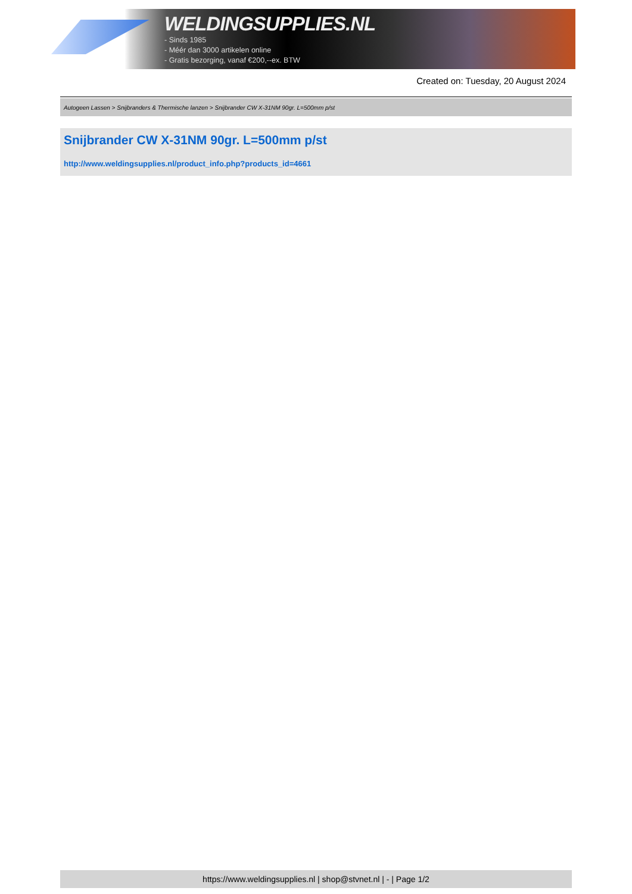WELDINGSUPPLIES.NL
- Sinds 1985
- Méér dan 3000 artikelen online
- Gratis bezorging, vanaf €200,--ex. BTW
Created on: Tuesday, 20 August 2024
Autogeen Lassen > Snijbranders & Thermische lanzen > Snijbrander CW X-31NM 90gr. L=500mm p/st
Snijbrander CW X-31NM 90gr. L=500mm p/st
http://www.weldingsupplies.nl/product_info.php?products_id=4661
https://www.weldingsupplies.nl | shop@stvnet.nl | - | Page 1/2